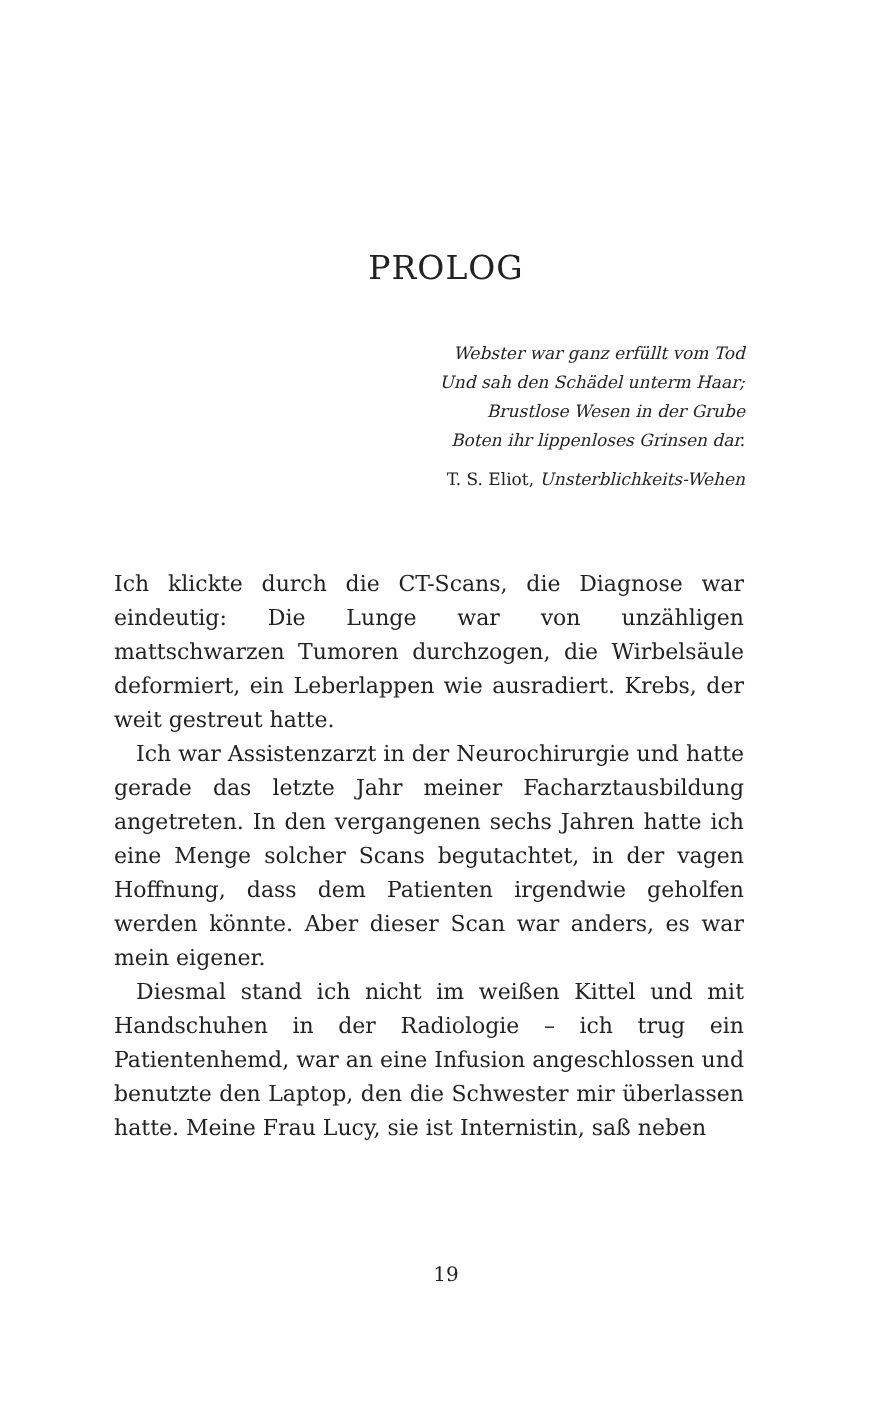PROLOG
Webster war ganz erfüllt vom Tod
Und sah den Schädel unterm Haar;
Brustlose Wesen in der Grube
Boten ihr lippenloses Grinsen dar.
T. S. Eliot, Unsterblichkeits-Wehen
Ich klickte durch die CT-Scans, die Diagnose war eindeutig: Die Lunge war von unzähligen mattschwarzen Tumoren durchzogen, die Wirbelsäule deformiert, ein Leberlappen wie ausradiert. Krebs, der weit gestreut hatte.
Ich war Assistenzarzt in der Neurochirurgie und hatte gerade das letzte Jahr meiner Facharztausbildung angetreten. In den vergangenen sechs Jahren hatte ich eine Menge solcher Scans begutachtet, in der vagen Hoffnung, dass dem Patienten irgendwie geholfen werden könnte. Aber dieser Scan war anders, es war mein eigener.
Diesmal stand ich nicht im weißen Kittel und mit Handschuhen in der Radiologie – ich trug ein Patientenhemd, war an eine Infusion angeschlossen und benutzte den Laptop, den die Schwester mir überlassen hatte. Meine Frau Lucy, sie ist Internistin, saß neben
19